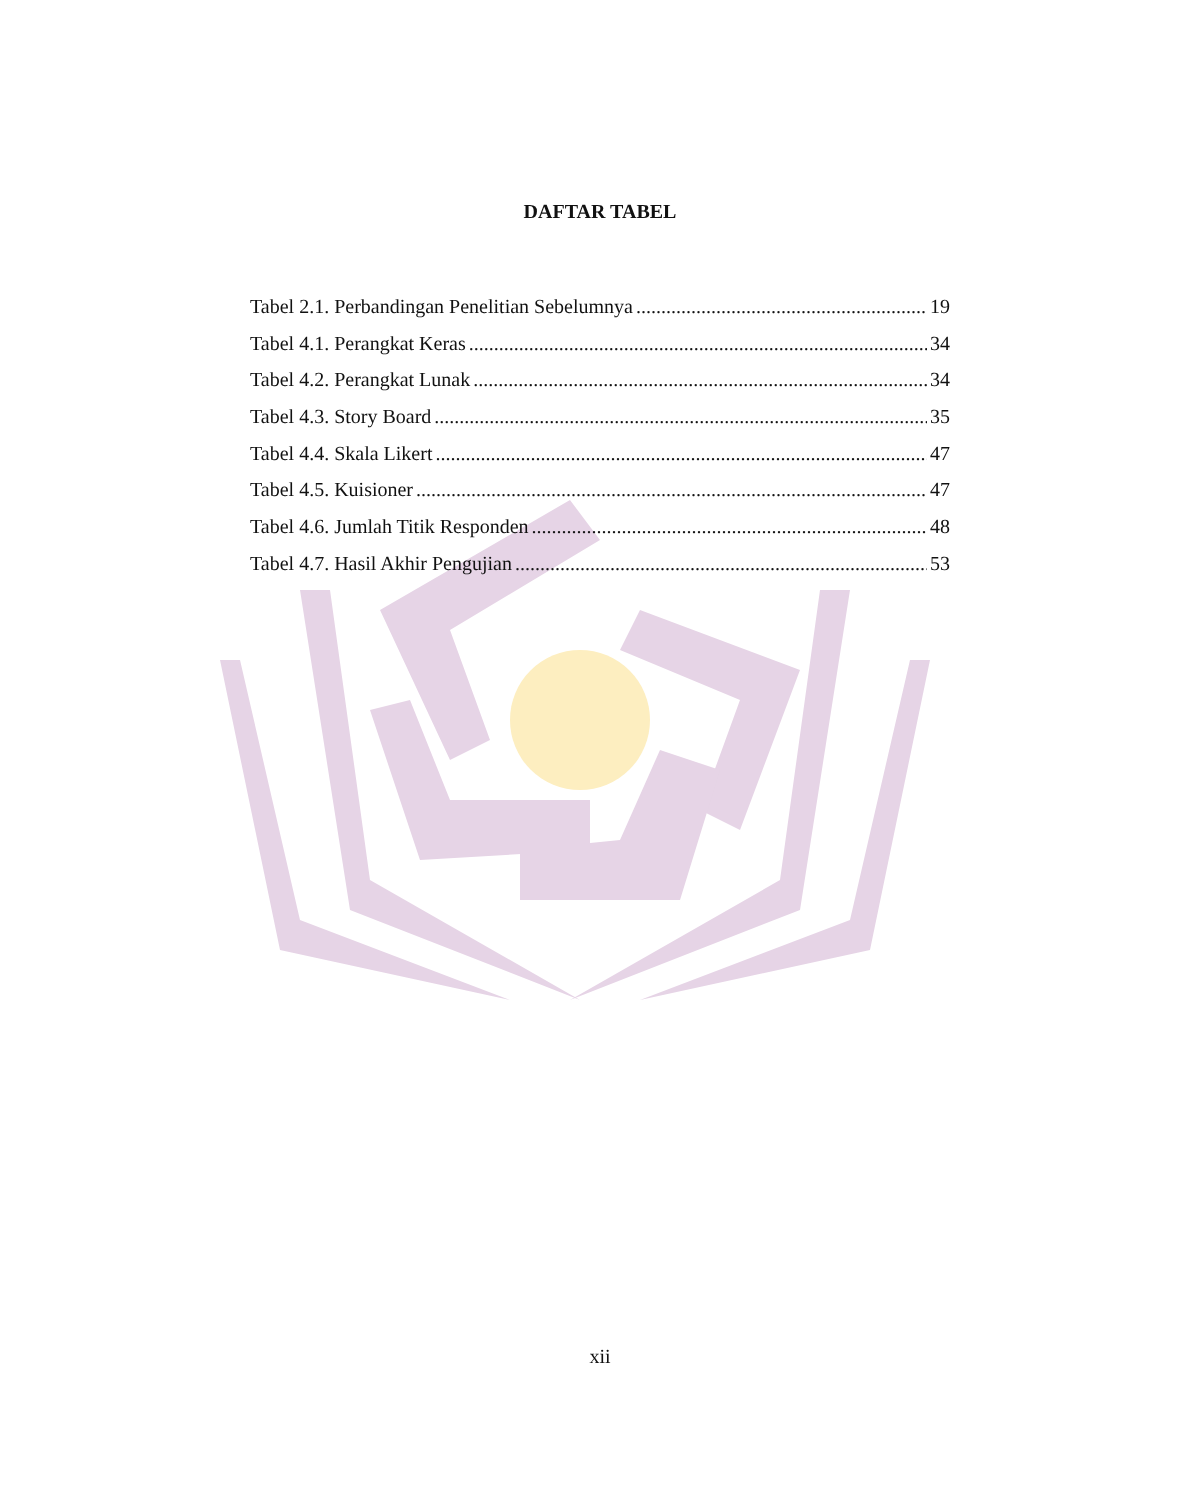DAFTAR TABEL
Tabel 2.1. Perbandingan Penelitian Sebelumnya 19
Tabel 4.1. Perangkat Keras 34
Tabel 4.2. Perangkat Lunak 34
Tabel 4.3. Story Board 35
Tabel 4.4. Skala Likert 47
Tabel 4.5. Kuisioner 47
Tabel 4.6. Jumlah Titik Responden 48
Tabel 4.7. Hasil Akhir Pengujian 53
xii